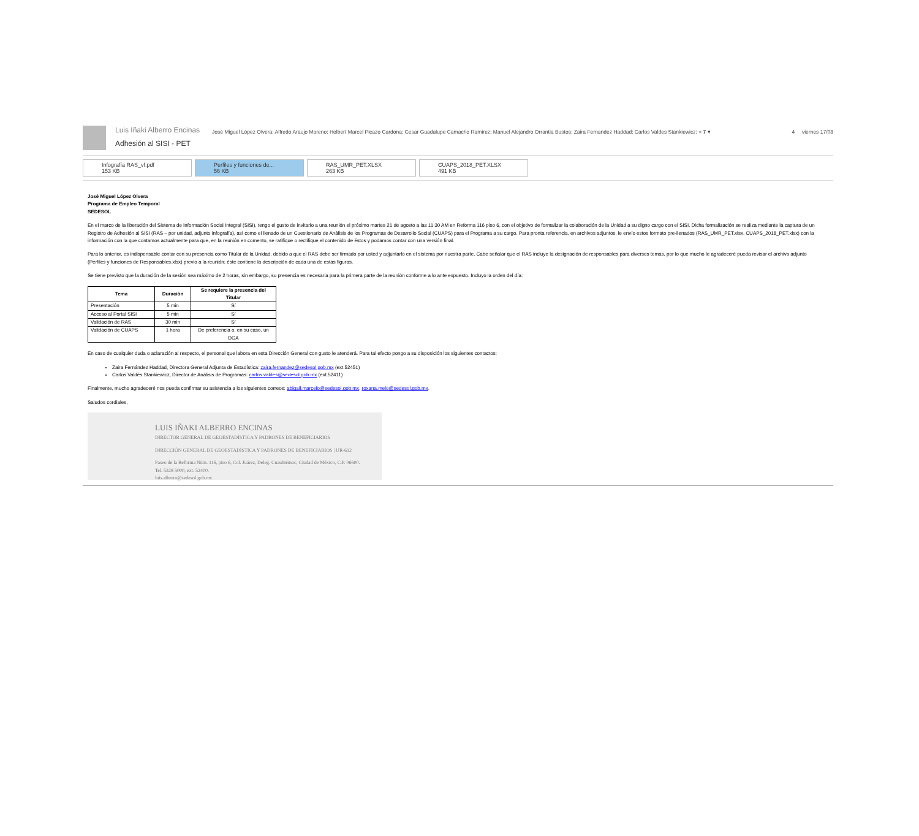Luis Iñaki Alberro Encinas
Adhesión al SISI - PET
José Miguel López Olvera; Alfredo Araujo Moreno; Helbert Marcel Picazo Cardona; Cesar Guadalupe Camacho Ramirez; Manuel Alejandro Orrantia Bustos; Zaira Fernandez Haddad; Carlos Valdes Stankiewicz; + 7 ▾
4 viernes 17/08
Infografía RAS_vf.pdf
153 KB
Perfiles y funciones de...
56 KB
RAS_UMR_PET.XLSX
263 KB
CUAPS_2018_PET.XLSX
491 KB
José Miguel López Olvera
Programa de Empleo Temporal
SEDESOL
En el marco de la liberación del Sistema de Información Social Integral (SISI), tengo el gusto de invitarlo a una reunión el próximo martes 21 de agosto a las 11:30 AM en Reforma 116 piso 6, con el objetivo de formalizar la colaboración de la Unidad a su digno cargo con el SISI. Dicha formalización se realiza mediante la captura de un Registro de Adhesión al SISI (RAS – por unidad, adjunto infografía), así como el llenado de un Cuestionario de Análisis de los Programas de Desarrollo Social (CUAPS) para el Programa a su cargo. Para pronta referencia, en archivos adjuntos, le envío estos formato pre-llenados (RAS_UMR_PET.xlsx, CUAPS_2018_PET.xlsx) con la información con la que contamos actualmente para que, en la reunión en comento, se ratifique o rectifique el contenido de éstos y podamos contar con una versión final.
Para lo anterior, es indispensable contar con su presencia como Titular de la Unidad, debido a que el RAS debe ser firmado por usted y adjuntarlo en el sistema por nuestra parte. Cabe señalar que el RAS incluye la designación de responsables para diversos temas, por lo que mucho le agradeceré pueda revisar el archivo adjunto (Perfiles y funciones de Responsables.xlsx) previo a la reunión; éste contiene la descripción de cada una de estas figuras.
Se tiene previsto que la duración de la sesión sea máximo de 2 horas, sin embargo, su presencia es necesaria para la primera parte de la reunión conforme a lo ante expuesto. Incluyo la orden del día:
| Tema | Duración | Se requiere la presencia del Titular |
| --- | --- | --- |
| Presentación | 5 min | Sí |
| Acceso al Portal SISI | 5 min | Sí |
| Validación de RAS | 30 min | Sí |
| Validación de CUAPS | 1 hora | De preferencia o, en su caso, un DGA |
En caso de cualquier duda o aclaración al respecto, el personal que labora en esta Dirección General con gusto le atenderá. Para tal efecto pongo a su disposición los siguientes contactos:
Zaira Fernández Haddad, Directora General Adjunta de Estadística: zaira.fernandez@sedesol.gob.mx (ext.52451)
Carlos Valdés Stankiewicz, Director de Análisis de Programas: carlos.valdes@sedesol.gob.mx (ext.52411)
Finalmente, mucho agradeceré nos pueda confirmar su asistencia a los siguientes correos: abigail.marcelo@sedesol.gob.mx, roxana.melo@sedesol.gob.mx.
Saludos cordiales,
LUIS IÑAKI ALBERRO ENCINAS
DIRECTOR GENERAL DE GEOESTADÍSTICA Y PADRONES DE BENEFICIARIOS
DIRECCIÓN GENERAL DE GEOESTADÍSTICA Y PADRONES DE BENEFICIARIOS | UR-612
Paseo de la Reforma Núm. 116, piso 6, Col. Juárez, Deleg. Cuauhtémoc, Ciudad de México, C.P. 06600.
Tel. 5328 5000, ext. 52400.
luis.alberro@sedesol.gob.mx